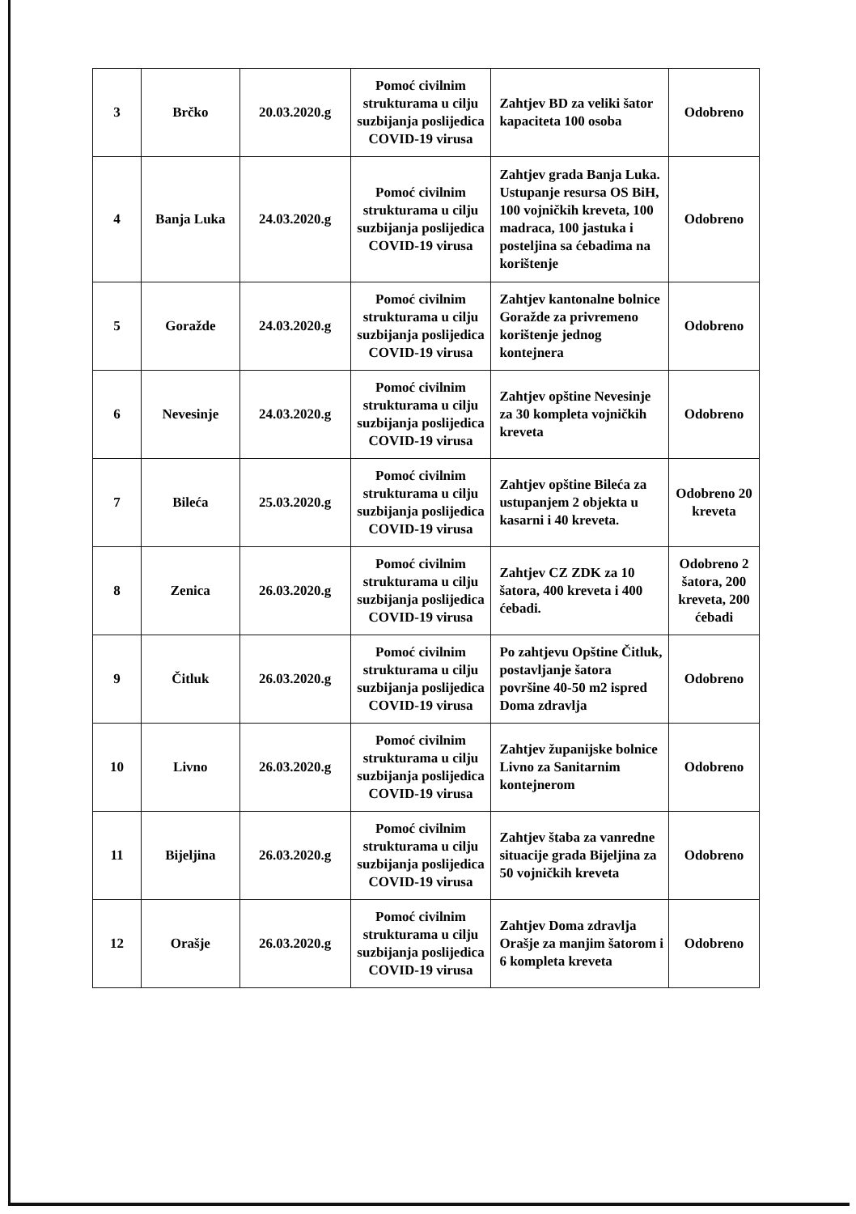| 3 | Brčko | 20.03.2020.g | Pomoć civilnim strukturama u cilju suzbijanja poslijedica COVID-19 virusa | Zahtjev BD za veliki šator kapaciteta 100 osoba | Odobreno |
| 4 | Banja Luka | 24.03.2020.g | Pomoć civilnim strukturama u cilju suzbijanja poslijedica COVID-19 virusa | Zahtjev grada Banja Luka. Ustupanje resursa OS BiH, 100 vojničkih kreveta, 100 madraca, 100 jastuka i posteljina sa ćebadima na korištenje | Odobreno |
| 5 | Goražde | 24.03.2020.g | Pomoć civilnim strukturama u cilju suzbijanja poslijedica COVID-19 virusa | Zahtjev kantonalne bolnice Goražde za privremeno korištenje jednog kontejnera | Odobreno |
| 6 | Nevesinje | 24.03.2020.g | Pomoć civilnim strukturama u cilju suzbijanja poslijedica COVID-19 virusa | Zahtjev opštine Nevesinje za 30 kompleta vojničkih kreveta | Odobreno |
| 7 | Bileća | 25.03.2020.g | Pomoć civilnim strukturama u cilju suzbijanja poslijedica COVID-19 virusa | Zahtjev opštine Bileća za ustupanjem 2 objekta u kasarni i 40 kreveta. | Odobreno 20 kreveta |
| 8 | Zenica | 26.03.2020.g | Pomoć civilnim strukturama u cilju suzbijanja poslijedica COVID-19 virusa | Zahtjev CZ ZDK za 10 šatora, 400 kreveta i 400 ćebadi. | Odobreno 2 šatora, 200 kreveta, 200 ćebadi |
| 9 | Čitluk | 26.03.2020.g | Pomoć civilnim strukturama u cilju suzbijanja poslijedica COVID-19 virusa | Po zahtjevu Opštine Čitluk, postavljanje šatora površine 40-50 m2 ispred Doma zdravlja | Odobreno |
| 10 | Livno | 26.03.2020.g | Pomoć civilnim strukturama u cilju suzbijanja poslijedica COVID-19 virusa | Zahtjev županijske bolnice Livno za Sanitarnim kontejnerom | Odobreno |
| 11 | Bijeljina | 26.03.2020.g | Pomoć civilnim strukturama u cilju suzbijanja poslijedica COVID-19 virusa | Zahtjev štaba za vanredne situacije grada Bijeljina za 50 vojničkih kreveta | Odobreno |
| 12 | Orašje | 26.03.2020.g | Pomoć civilnim strukturama u cilju suzbijanja poslijedica COVID-19 virusa | Zahtjev Doma zdravlja Orašje za manjim šatorom i 6 kompleta kreveta | Odobreno |